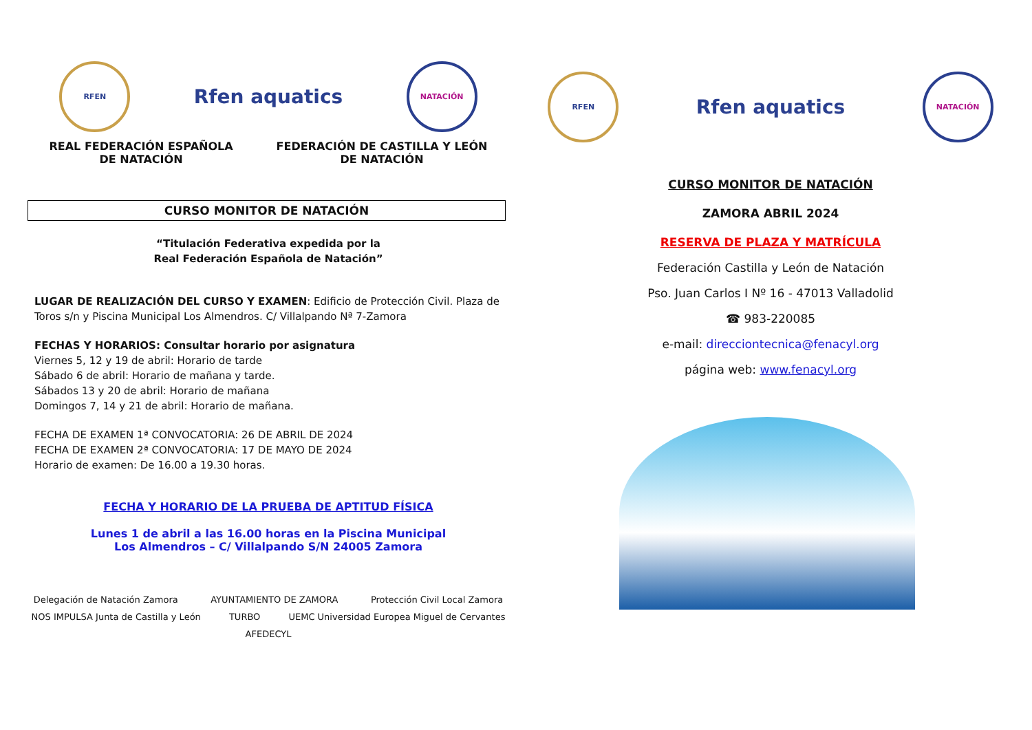RFEN
Rfen aquatics
NATACIÓN
REAL FEDERACIÓN ESPAÑOLA
DE NATACIÓN
FEDERACIÓN DE CASTILLA Y LEÓN
DE NATACIÓN
CURSO MONITOR DE NATACIÓN
“Titulación Federativa expedida por la
Real Federación Española de Natación”
LUGAR DE REALIZACIÓN DEL CURSO Y EXAMEN: Edificio de Protección Civil. Plaza de Toros s/n y Piscina Municipal Los Almendros. C/ Villalpando Nª 7-Zamora
FECHAS Y HORARIOS: Consultar horario por asignatura
Viernes 5, 12 y 19 de abril: Horario de tarde
Sábado 6 de abril: Horario de mañana y tarde.
Sábados 13 y 20 de abril: Horario de mañana
Domingos 7, 14 y 21 de abril: Horario de mañana.
FECHA DE EXAMEN 1ª CONVOCATORIA: 26 DE ABRIL DE 2024
FECHA DE EXAMEN 2ª CONVOCATORIA: 17 DE MAYO DE 2024
Horario de examen: De 16.00 a 19.30 horas.
FECHA Y HORARIO DE LA PRUEBA DE APTITUD FÍSICA
Lunes 1 de abril a las 16.00 horas en la Piscina Municipal
Los Almendros – C/ Villalpando S/N 24005 Zamora
Delegación de Natación Zamora AYUNTAMIENTO DE ZAMORA Protección Civil Local Zamora NOS IMPULSA Junta de Castilla y León TURBO UEMC Universidad Europea Miguel de Cervantes AFEDECYL
RFEN
Rfen aquatics
NATACIÓN
CURSO MONITOR DE NATACIÓN
ZAMORA ABRIL 2024
RESERVA DE PLAZA Y MATRÍCULA
Federación Castilla y León de Natación
Pso. Juan Carlos I Nº 16 - 47013 Valladolid
☎ 983-220085
e-mail: direcciontecnica@fenacyl.org
página web: www.fenacyl.org